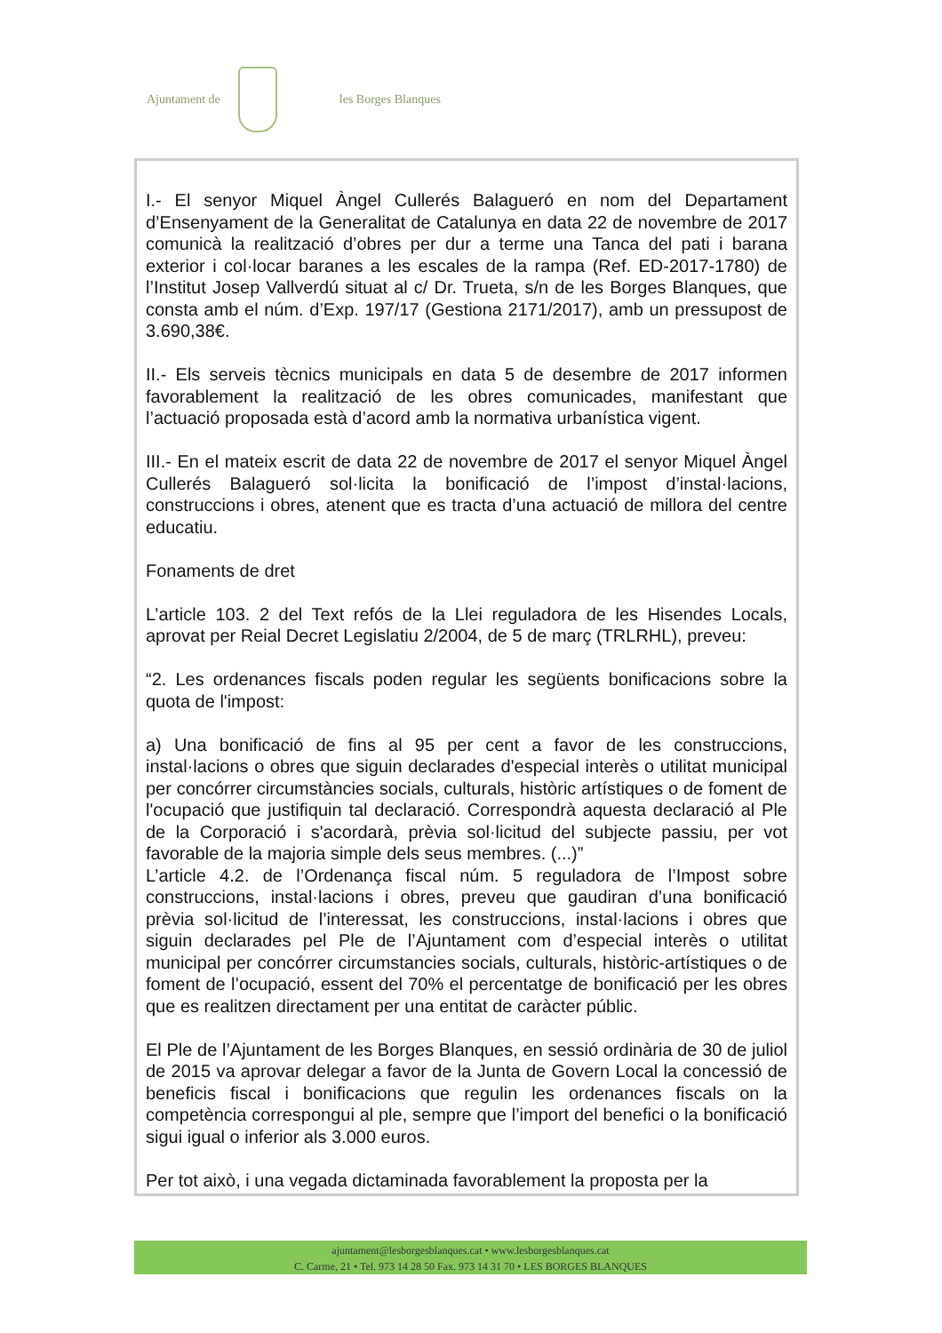Ajuntament de les Borges Blanques
I.- El senyor Miquel Àngel Cullerés Balagueró en nom del Departament d’Ensenyament de la Generalitat de Catalunya en data 22 de novembre de 2017 comunicà la realització d’obres per dur a terme una Tanca del pati i barana exterior i col·locar baranes a les escales de la rampa (Ref. ED-2017-1780) de l’Institut Josep Vallverdú situat al c/ Dr. Trueta, s/n de les Borges Blanques, que consta amb el núm. d’Exp. 197/17 (Gestiona 2171/2017), amb un pressupost de 3.690,38€.
II.- Els serveis tècnics municipals en data 5 de desembre de 2017 informen favorablement la realització de les obres comunicades, manifestant que l’actuació proposada està d’acord amb la normativa urbanística vigent.
III.- En el mateix escrit de data 22 de novembre de 2017 el senyor Miquel Àngel Cullerés Balagueró sol·licita la bonificació de l’impost d’instal·lacions, construccions i obres, atenent que es tracta d’una actuació de millora del centre educatiu.
Fonaments de dret
L’article 103. 2 del Text refós de la Llei reguladora de les Hisendes Locals, aprovat per Reial Decret Legislatiu 2/2004, de 5 de març (TRLRHL), preveu:
“2. Les ordenances fiscals poden regular les següents bonificacions sobre la quota de l'impost:
a) Una bonificació de fins al 95 per cent a favor de les construccions, instal·lacions o obres que siguin declarades d'especial interès o utilitat municipal per concórrer circumstàncies socials, culturals, històric artístiques o de foment de l'ocupació que justifiquin tal declaració. Correspondrà aquesta declaració al Ple de la Corporació i s'acordarà, prèvia sol·licitud del subjecte passiu, per vot favorable de la majoria simple dels seus membres. (...)”
L’article 4.2. de l’Ordenança fiscal núm. 5 reguladora de l’Impost sobre construccions, instal·lacions i obres, preveu que gaudiran d’una bonificació prèvia sol·licitud de l’interessat, les construccions, instal·lacions i obres que siguin declarades pel Ple de l’Ajuntament com d’especial interès o utilitat municipal per concórrer circumstancies socials, culturals, històric-artístiques o de foment de l’ocupació, essent del 70% el percentatge de bonificació per les obres que es realitzen directament per una entitat de caràcter públic.
El Ple de l’Ajuntament de les Borges Blanques, en sessió ordinària de 30 de juliol de 2015 va aprovar delegar a favor de la Junta de Govern Local la concessió de beneficis fiscal i bonificacions que regulin les ordenances fiscals on la competència correspongui al ple, sempre que l’import del benefici o la bonificació sigui igual o inferior als 3.000 euros.
Per tot això, i una vegada dictaminada favorablement la proposta per la
ajuntament@lesborgesblanques.cat • www.lesborgesblanques.cat
C. Carme, 21 • Tel. 973 14 28 50 Fax. 973 14 31 70 • LES BORGES BLANQUES